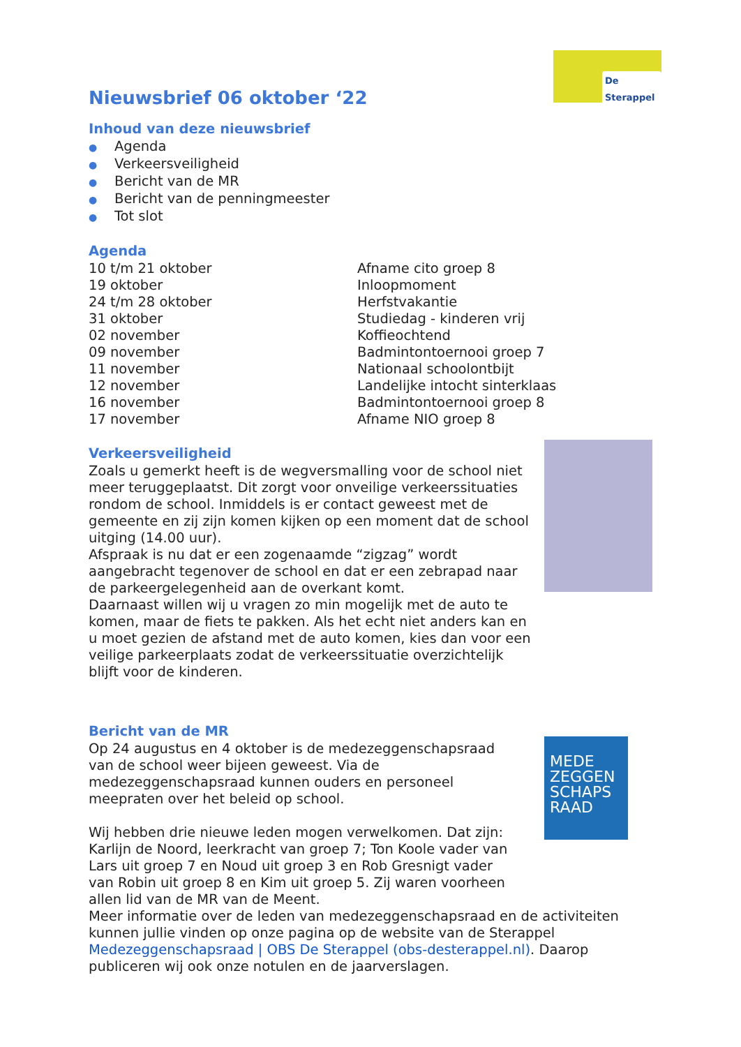De Sterappel
MEDE ZEGGEN SCHAPS RAAD
Nieuwsbrief 06 oktober ‘22
Inhoud van deze nieuwsbrief
● Agenda
● Verkeersveiligheid
● Bericht van de MR
● Bericht van de penningmeester
● Tot slot
Agenda
| 10 t/m 21 oktober | Afname cito groep 8 |
| 19 oktober | Inloopmoment |
| 24 t/m 28 oktober | Herfstvakantie |
| 31 oktober | Studiedag - kinderen vrij |
| 02 november | Koffieochtend |
| 09 november | Badmintontoernooi groep 7 |
| 11 november | Nationaal schoolontbijt |
| 12 november | Landelijke intocht sinterklaas |
| 16 november | Badmintontoernooi groep 8 |
| 17 november | Afname NIO groep 8 |
Verkeersveiligheid
Zoals u gemerkt heeft is de wegversmalling voor de school niet meer teruggeplaatst. Dit zorgt voor onveilige verkeerssituaties rondom de school. Inmiddels is er contact geweest met de gemeente en zij zijn komen kijken op een moment dat de school uitging (14.00 uur).
Afspraak is nu dat er een zogenaamde “zigzag” wordt aangebracht tegenover de school en dat er een zebrapad naar de parkeergelegenheid aan de overkant komt.
Daarnaast willen wij u vragen zo min mogelijk met de auto te komen, maar de fiets te pakken. Als het echt niet anders kan en u moet gezien de afstand met de auto komen, kies dan voor een veilige parkeerplaats zodat de verkeerssituatie overzichtelijk blijft voor de kinderen.
Bericht van de MR
Op 24 augustus en 4 oktober is de medezeggenschapsraad van de school weer bijeen geweest. Via de medezeggenschapsraad kunnen ouders en personeel meepraten over het beleid op school.
Wij hebben drie nieuwe leden mogen verwelkomen. Dat zijn: Karlijn de Noord, leerkracht van groep 7; Ton Koole vader van Lars uit groep 7 en Noud uit groep 3 en Rob Gresnigt vader van Robin uit groep 8 en Kim uit groep 5. Zij waren voorheen allen lid van de MR van de Meent.
Meer informatie over de leden van medezeggenschapsraad en de activiteiten kunnen jullie vinden op onze pagina op de website van de Sterappel Medezeggenschapsraad | OBS De Sterappel (obs-desterappel.nl). Daarop publiceren wij ook onze notulen en de jaarverslagen.